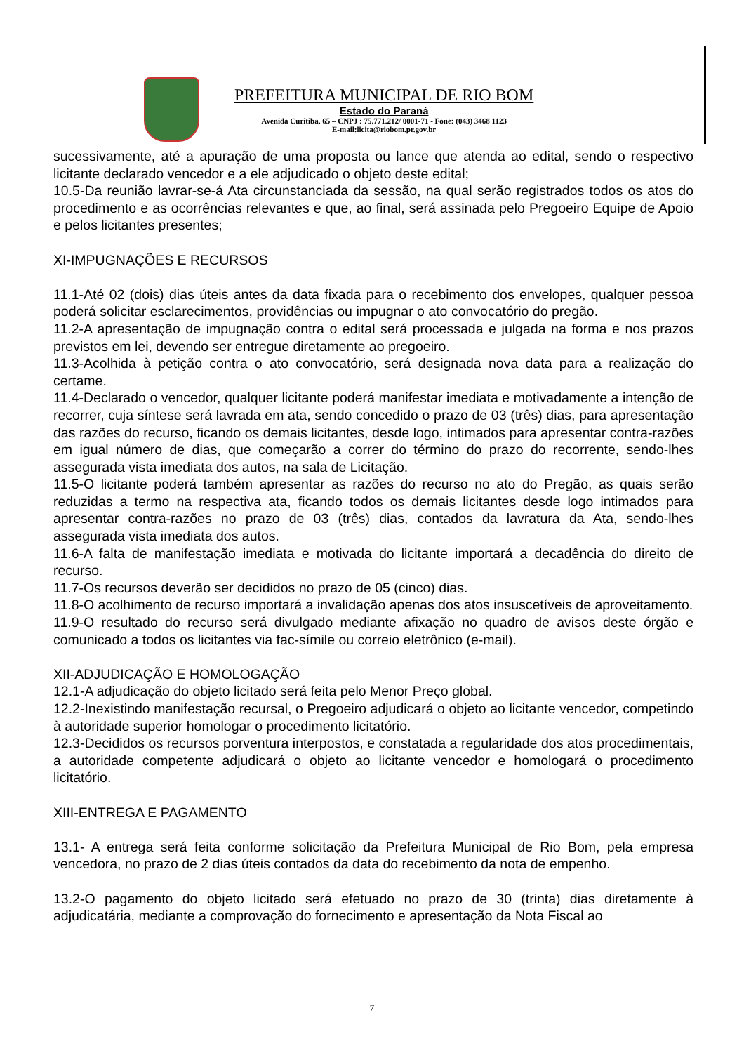PREFEITURA MUNICIPAL DE RIO BOM
Estado do Paraná
Avenida Curitiba, 65 – CNPJ : 75.771.212/ 0001-71 - Fone: (043) 3468 1123
E-mail:licita@riobom.pr.gov.br
sucessivamente, até a apuração de uma proposta ou lance que atenda ao edital, sendo o respectivo licitante declarado vencedor e a ele adjudicado o objeto deste edital;
10.5-Da reunião lavrar-se-á Ata circunstanciada da sessão, na qual serão registrados todos os atos do procedimento e as ocorrências relevantes e que, ao final, será assinada pelo Pregoeiro Equipe de Apoio e pelos licitantes presentes;
XI-IMPUGNAÇÕES E RECURSOS
11.1-Até 02 (dois) dias úteis antes da data fixada para o recebimento dos envelopes, qualquer pessoa poderá solicitar esclarecimentos, providências ou impugnar o ato convocatório do pregão.
11.2-A apresentação de impugnação contra o edital será processada e julgada na forma e nos prazos previstos em lei, devendo ser entregue diretamente ao pregoeiro.
11.3-Acolhida à petição contra o ato convocatório, será designada nova data para a realização do certame.
11.4-Declarado o vencedor, qualquer licitante poderá manifestar imediata e motivadamente a intenção de recorrer, cuja síntese será lavrada em ata, sendo concedido o prazo de 03 (três) dias, para apresentação das razões do recurso, ficando os demais licitantes, desde logo, intimados para apresentar contra-razões em igual número de dias, que começarão a correr do término do prazo do recorrente, sendo-lhes assegurada vista imediata dos autos, na sala de Licitação.
11.5-O licitante poderá também apresentar as razões do recurso no ato do Pregão, as quais serão reduzidas a termo na respectiva ata, ficando todos os demais licitantes desde logo intimados para apresentar contra-razões no prazo de 03 (três) dias, contados da lavratura da Ata, sendo-lhes assegurada vista imediata dos autos.
11.6-A falta de manifestação imediata e motivada do licitante importará a decadência do direito de recurso.
11.7-Os recursos deverão ser decididos no prazo de 05 (cinco) dias.
11.8-O acolhimento de recurso importará a invalidação apenas dos atos insuscetíveis de aproveitamento.
11.9-O resultado do recurso será divulgado mediante afixação no quadro de avisos deste órgão e comunicado a todos os licitantes via fac-símile ou correio eletrônico (e-mail).
XII-ADJUDICAÇÃO E HOMOLOGAÇÃO
12.1-A adjudicação do objeto licitado será feita pelo Menor Preço global.
12.2-Inexistindo manifestação recursal, o Pregoeiro adjudicará o objeto ao licitante vencedor, competindo à autoridade superior homologar o procedimento licitatório.
12.3-Decididos os recursos porventura interpostos, e constatada a regularidade dos atos procedimentais, a autoridade competente adjudicará o objeto ao licitante vencedor e homologará o procedimento licitatório.
XIII-ENTREGA E PAGAMENTO
13.1- A entrega será feita conforme solicitação da Prefeitura Municipal de Rio Bom, pela empresa vencedora, no prazo de 2 dias úteis contados da data do recebimento da nota de empenho.
13.2-O pagamento do objeto licitado será efetuado no prazo de 30 (trinta) dias diretamente à adjudicatária, mediante a comprovação do fornecimento e apresentação da Nota Fiscal ao
7